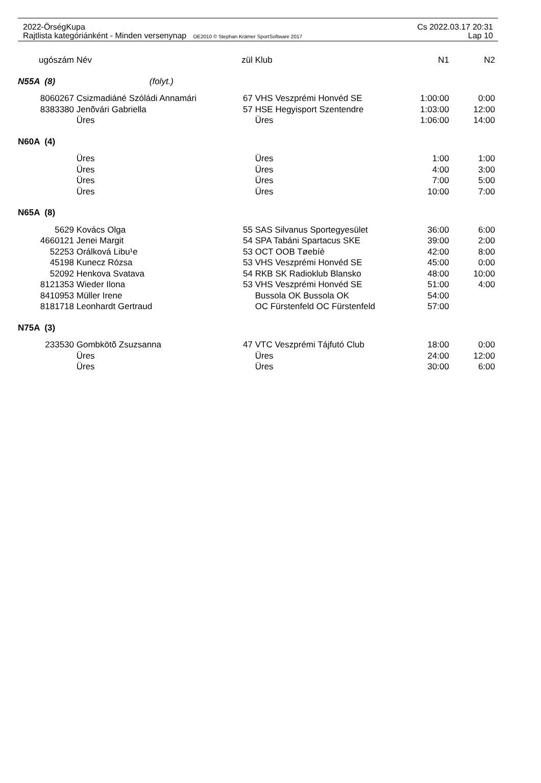2022-ÖrségKupa Cs 2022.03.17 20:31
Rajtlista kategóriánként - Minden versenynap OE2010 © Stephan Krämer SportSoftware 2017 Lap 10
| ugószám | Név | zül | Klub | N1 | N2 |
| --- | --- | --- | --- | --- | --- |
| N55A (8) (folyt.) | | | | | |
| 8060267 | Csizmadiáné Szóládi Annamári | 67 | VHS Veszprémi Honvéd SE | 1:00:00 | 0:00 |
| 8383380 | Jenõvári Gabriella | 57 | HSE Hegyisport Szentendre | 1:03:00 | 12:00 |
| | Üres | | Üres | 1:06:00 | 14:00 |
| N60A (4) | | | | | |
| | Üres | | Üres | 1:00 | 1:00 |
| | Üres | | Üres | 4:00 | 3:00 |
| | Üres | | Üres | 7:00 | 5:00 |
| | Üres | | Üres | 10:00 | 7:00 |
| N65A (8) | | | | | |
| 5629 | Kovács Olga | 55 | SAS Silvanus Sportegyesület | 36:00 | 6:00 |
| 4660121 | Jenei Margit | 54 | SPA Tabáni Spartacus SKE | 39:00 | 2:00 |
| 52253 | Orálková Libu¹e | 53 | OCT OOB Tøebíè | 42:00 | 8:00 |
| 45198 | Kunecz Rózsa | 53 | VHS Veszprémi Honvéd SE | 45:00 | 0:00 |
| 52092 | Henkova Svatava | 54 | RKB SK Radioklub Blansko | 48:00 | 10:00 |
| 8121353 | Wieder Ilona | 53 | VHS Veszprémi Honvéd SE | 51:00 | 4:00 |
| 8410953 | Müller Irene | | Bussola OK Bussola OK | 54:00 | |
| 8181718 | Leonhardt Gertraud | | OC Fürstenfeld OC Fürstenfeld | 57:00 | |
| N75A (3) | | | | | |
| 233530 | Gombkötõ Zsuzsanna | 47 | VTC Veszprémi Tájfutó Club | 18:00 | 0:00 |
| | Üres | | Üres | 24:00 | 12:00 |
| | Üres | | Üres | 30:00 | 6:00 |